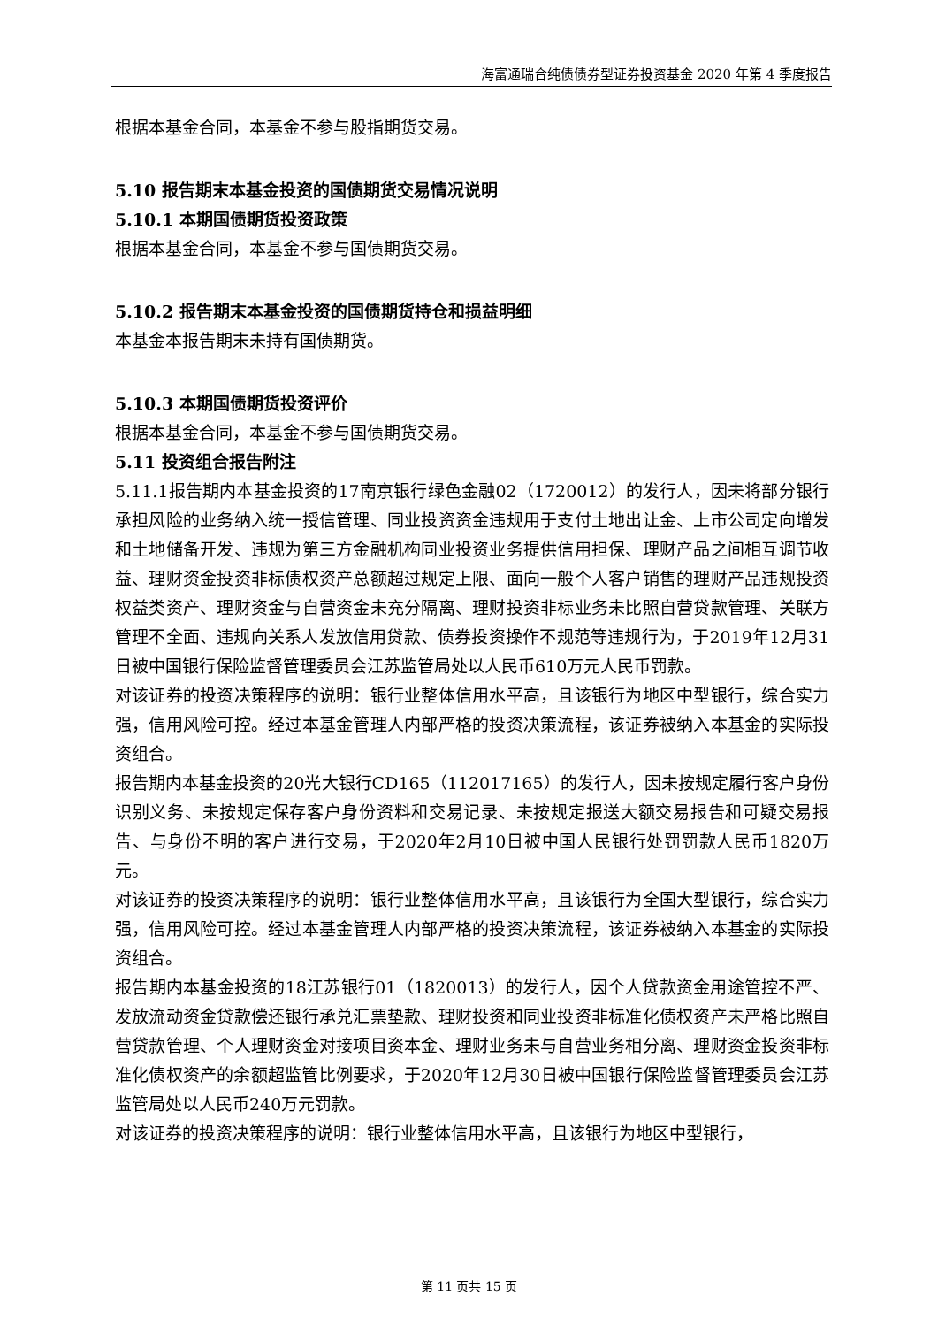海富通瑞合纯债债券型证券投资基金 2020 年第 4 季度报告
根据本基金合同，本基金不参与股指期货交易。
5.10 报告期末本基金投资的国债期货交易情况说明
5.10.1 本期国债期货投资政策
根据本基金合同，本基金不参与国债期货交易。
5.10.2 报告期末本基金投资的国债期货持仓和损益明细
本基金本报告期末未持有国债期货。
5.10.3 本期国债期货投资评价
根据本基金合同，本基金不参与国债期货交易。
5.11 投资组合报告附注
5.11.1报告期内本基金投资的17南京银行绿色金融02（1720012）的发行人，因未将部分银行承担风险的业务纳入统一授信管理、同业投资资金违规用于支付土地出让金、上市公司定向增发和土地储备开发、违规为第三方金融机构同业投资业务提供信用担保、理财产品之间相互调节收益、理财资金投资非标债权资产总额超过规定上限、面向一般个人客户销售的理财产品违规投资权益类资产、理财资金与自营资金未充分隔离、理财投资非标业务未比照自营贷款管理、关联方管理不全面、违规向关系人发放信用贷款、债券投资操作不规范等违规行为，于2019年12月31日被中国银行保险监督管理委员会江苏监管局处以人民币610万元人民币罚款。
对该证券的投资决策程序的说明：银行业整体信用水平高，且该银行为地区中型银行，综合实力强，信用风险可控。经过本基金管理人内部严格的投资决策流程，该证券被纳入本基金的实际投资组合。
报告期内本基金投资的20光大银行CD165（112017165）的发行人，因未按规定履行客户身份识别义务、未按规定保存客户身份资料和交易记录、未按规定报送大额交易报告和可疑交易报告、与身份不明的客户进行交易，于2020年2月10日被中国人民银行处罚罚款人民币1820万元。
对该证券的投资决策程序的说明：银行业整体信用水平高，且该银行为全国大型银行，综合实力强，信用风险可控。经过本基金管理人内部严格的投资决策流程，该证券被纳入本基金的实际投资组合。
报告期内本基金投资的18江苏银行01（1820013）的发行人，因个人贷款资金用途管控不严、发放流动资金贷款偿还银行承兑汇票垫款、理财投资和同业投资非标准化债权资产未严格比照自营贷款管理、个人理财资金对接项目资本金、理财业务未与自营业务相分离、理财资金投资非标准化债权资产的余额超监管比例要求，于2020年12月30日被中国银行保险监督管理委员会江苏监管局处以人民币240万元罚款。
对该证券的投资决策程序的说明：银行业整体信用水平高，且该银行为地区中型银行，
第 11 页共 15 页